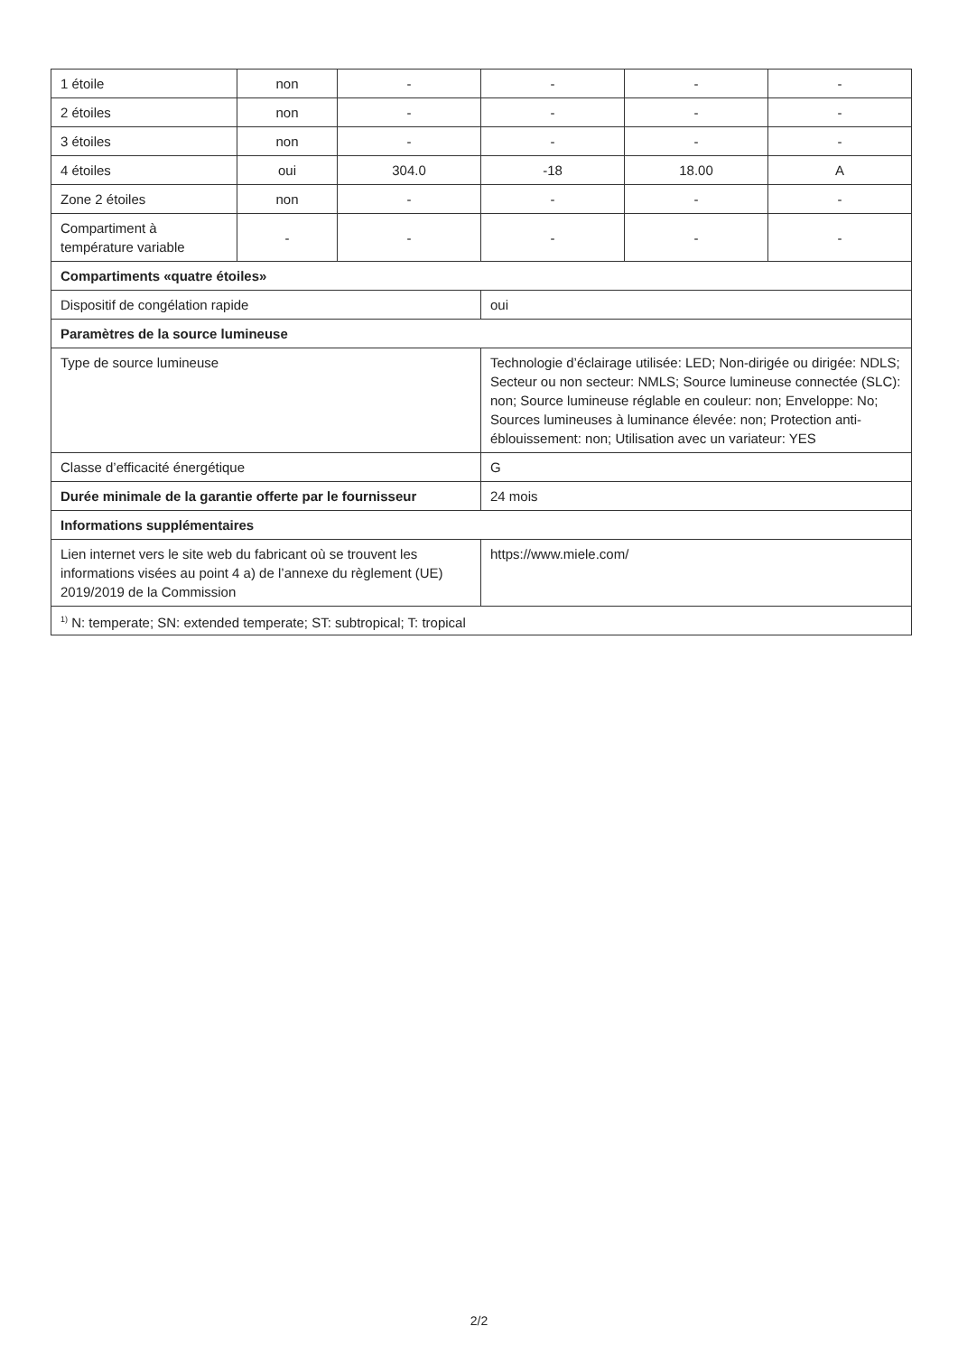| 1 étoile | non | - | - | - | - |
| 2 étoiles | non | - | - | - | - |
| 3 étoiles | non | - | - | - | - |
| 4 étoiles | oui | 304.0 | -18 | 18.00 | A |
| Zone 2 étoiles | non | - | - | - | - |
| Compartiment à température variable | - | - | - | - | - |
| Compartiments «quatre étoiles» | | | | | |
| Dispositif de congélation rapide | | | oui | | |
| Paramètres de la source lumineuse | | | | | |
| Type de source lumineuse | | | Technologie d’éclairage utilisée: LED; Non-dirigée ou dirigée: NDLS; Secteur ou non secteur: NMLS; Source lumineuse connectée (SLC): non; Source lumineuse réglable en couleur: non; Enveloppe: No; Sources lumineuses à luminance élevée: non; Protection anti-éblouissement: non; Utilisation avec un variateur: YES | | |
| Classe d’efficacité énergétique | | | G | | |
| Durée minimale de la garantie offerte par le fournisseur | | | 24 mois | | |
| Informations supplémentaires | | | | | |
| Lien internet vers le site web du fabricant où se trouvent les informations visées au point 4 a) de l’annexe du règlement (UE) 2019/2019 de la Commission | | | https://www.miele.com/ | | |
| <sup>1)</sup> N: temperate; SN: extended temperate; ST: subtropical; T: tropical | | | | | |
2/2